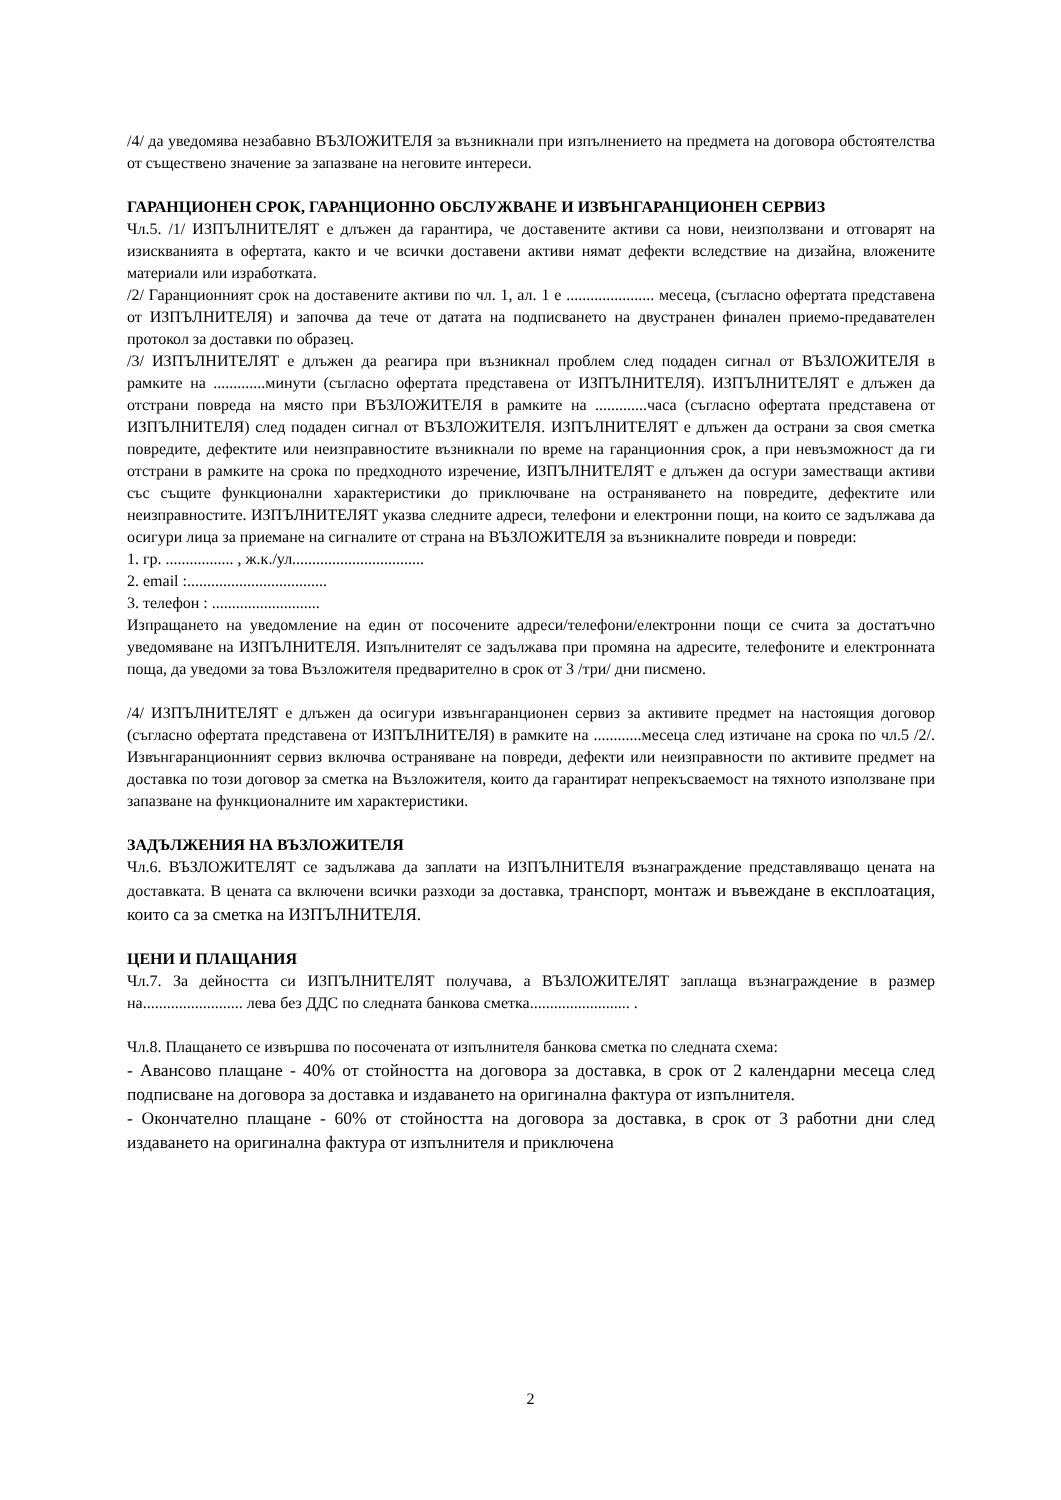/4/ да уведомява незабавно ВЪЗЛОЖИТЕЛЯ за възникнали при изпълнението на предмета на договора обстоятелства от съществено значение за запазване на неговите интереси.
ГАРАНЦИОНЕН СРОК, ГАРАНЦИОННО ОБСЛУЖВАНЕ И ИЗВЪНГАРАНЦИОНЕН СЕРВИЗ
Чл.5. /1/ ИЗПЪЛНИТЕЛЯТ е длъжен да гарантира, че доставените активи са нови, неизползвани и отговарят на изискванията в офертата, както и че всички доставени активи нямат дефекти вследствие на дизайна, вложените материали или изработката.
/2/ Гаранционният срок на доставените активи по чл. 1, ал. 1 е ...................... месеца, (съгласно офертата представена от ИЗПЪЛНИТЕЛЯ) и започва да тече от датата на подписването на двустранен финален приемо-предавателен протокол за доставки по образец.
/3/ ИЗПЪЛНИТЕЛЯТ е длъжен да реагира при възникнал проблем след подаден сигнал от ВЪЗЛОЖИТЕЛЯ в рамките на .............минути (съгласно офертата представена от ИЗПЪЛНИТЕЛЯ). ИЗПЪЛНИТЕЛЯТ е длъжен да отстрани повреда на място при ВЪЗЛОЖИТЕЛЯ в рамките на .............часа (съгласно офертата представена от ИЗПЪЛНИТЕЛЯ) след подаден сигнал от ВЪЗЛОЖИТЕЛЯ. ИЗПЪЛНИТЕЛЯТ е длъжен да острани за своя сметка повредите, дефектите или неизправностите възникнали по време на гаранционния срок, а при невъзможност да ги отстрани в рамките на срока по предходното изречение, ИЗПЪЛНИТЕЛЯТ е длъжен да осгури заместващи активи със същите функционални характеристики до приключване на остраняването на повредите, дефектите или неизправностите. ИЗПЪЛНИТЕЛЯТ указва следните адреси, телефони и електронни пощи, на които се задължава да осигури лица за приемане на сигналите от страна на ВЪЗЛОЖИТЕЛЯ за възникналите повреди и повреди:
1. гр. ................. , ж.к./ул.................................
2. email :...................................
3. телефон : ...........................
Изпращането на уведомление на един от посочените адреси/телефони/електронни пощи се счита за достатъчно уведомяване на ИЗПЪЛНИТЕЛЯ. Изпълнителят се задължава при промяна на адресите, телефоните и електронната поща, да уведоми за това Възложителя предварително в срок от 3 /три/ дни писмено.
/4/ ИЗПЪЛНИТЕЛЯТ е длъжен да осигури извънгаранционен сервиз за активите предмет на настоящия договор (съгласно офертата представена от ИЗПЪЛНИТЕЛЯ) в рамките на ............месеца след изтичане на срока по чл.5 /2/. Извънгаранционният сервиз включва остраняване на повреди, дефекти или неизправности по активите предмет на доставка по този договор за сметка на Възложителя, които да гарантират непрекъсваемост на тяхното използване при запазване на функционалните им характеристики.
ЗАДЪЛЖЕНИЯ НА ВЪЗЛОЖИТЕЛЯ
Чл.6. ВЪЗЛОЖИТЕЛЯТ се задължава да заплати на ИЗПЪЛНИТЕЛЯ възнаграждение представляващо цената на доставката. В цената са включени всички разходи за доставка, транспорт, монтаж и въвеждане в експлоатация, които са за сметка на ИЗПЪЛНИТЕЛЯ.
ЦЕНИ И ПЛАЩАНИЯ
Чл.7. За дейността си ИЗПЪЛНИТЕЛЯТ получава, а ВЪЗЛОЖИТЕЛЯТ заплаща възнаграждение в размер на......................... лева без ДДС по следната банкова сметка......................... .
Чл.8. Плащането се извършва по посочената от изпълнителя банкова сметка по следната схема:
- Авансово плащане - 40% от стойността на договора за доставка, в срок от 2 календарни месеца след подписване на договора за доставка и издаването на оригинална фактура от изпълнителя.
- Окончателно плащане - 60% от стойността на договора за доставка, в срок от 3 работни дни след издаването на оригинална фактура от изпълнителя и приключена
2